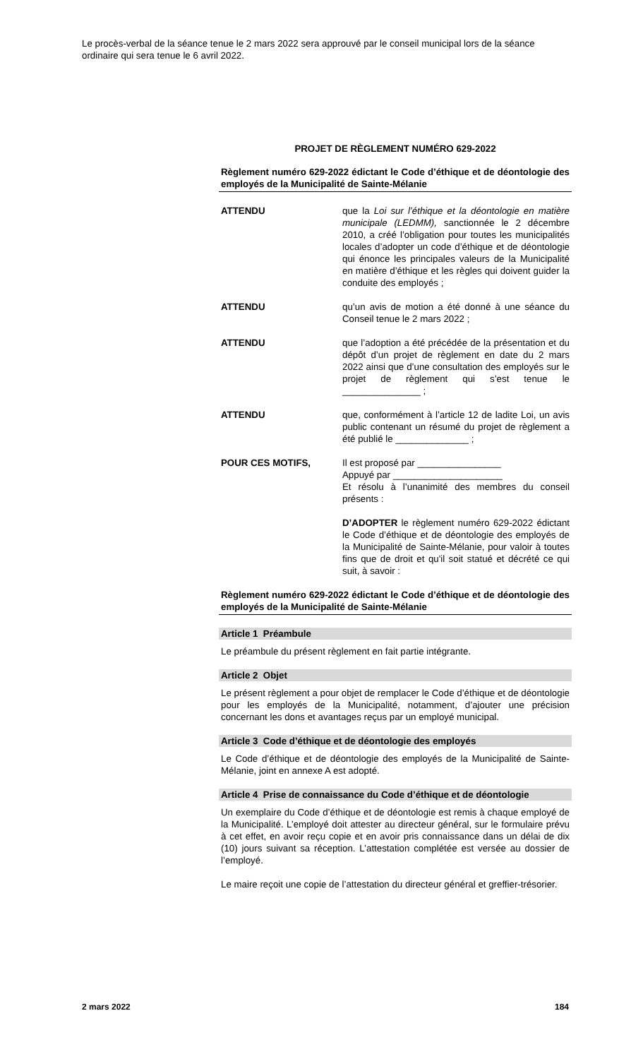Le procès-verbal de la séance tenue le 2 mars 2022 sera approuvé par le conseil municipal lors de la séance ordinaire qui sera tenue le 6 avril 2022.
PROJET DE RÈGLEMENT NUMÉRO 629-2022
Règlement numéro 629-2022 édictant le Code d’éthique et de déontologie des employés de la Municipalité de Sainte-Mélanie
ATTENDU que la Loi sur l’éthique et la déontologie en matière municipale (LEDMM), sanctionnée le 2 décembre 2010, a créé l’obligation pour toutes les municipalités locales d’adopter un code d’éthique et de déontologie qui énonce les principales valeurs de la Municipalité en matière d’éthique et les règles qui doivent guider la conduite des employés ;
ATTENDU qu’un avis de motion a été donné à une séance du Conseil tenue le 2 mars 2022 ;
ATTENDU que l’adoption a été précédée de la présentation et du dépôt d’un projet de règlement en date du 2 mars 2022 ainsi que d’une consultation des employés sur le projet de règlement qui s’est tenue le _______________ ;
ATTENDU que, conformément à l’article 12 de ladite Loi, un avis public contenant un résumé du projet de règlement a été publié le ______________ ;
POUR CES MOTIFS, Il est proposé par ________________
Appuyé par _____________________
Et résolu à l’unanimité des membres du conseil présents :
D’ADOPTER le règlement numéro 629-2022 édictant le Code d’éthique et de déontologie des employés de la Municipalité de Sainte-Mélanie, pour valoir à toutes fins que de droit et qu'il soit statué et décrété ce qui suit, à savoir :
Règlement numéro 629-2022 édictant le Code d’éthique et de déontologie des employés de la Municipalité de Sainte-Mélanie
Article 1 Préambule
Le préambule du présent règlement en fait partie intégrante.
Article 2 Objet
Le présent règlement a pour objet de remplacer le Code d’éthique et de déontologie pour les employés de la Municipalité, notamment, d’ajouter une précision concernant les dons et avantages reçus par un employé municipal.
Article 3 Code d’éthique et de déontologie des employés
Le Code d’éthique et de déontologie des employés de la Municipalité de Sainte-Mélanie, joint en annexe A est adopté.
Article 4 Prise de connaissance du Code d’éthique et de déontologie
Un exemplaire du Code d’éthique et de déontologie est remis à chaque employé de la Municipalité. L’employé doit attester au directeur général, sur le formulaire prévu à cet effet, en avoir reçu copie et en avoir pris connaissance dans un délai de dix (10) jours suivant sa réception. L’attestation complétée est versée au dossier de l’employé.
Le maire reçoit une copie de l’attestation du directeur général et greffier-trésorier.
2 mars 2022 184